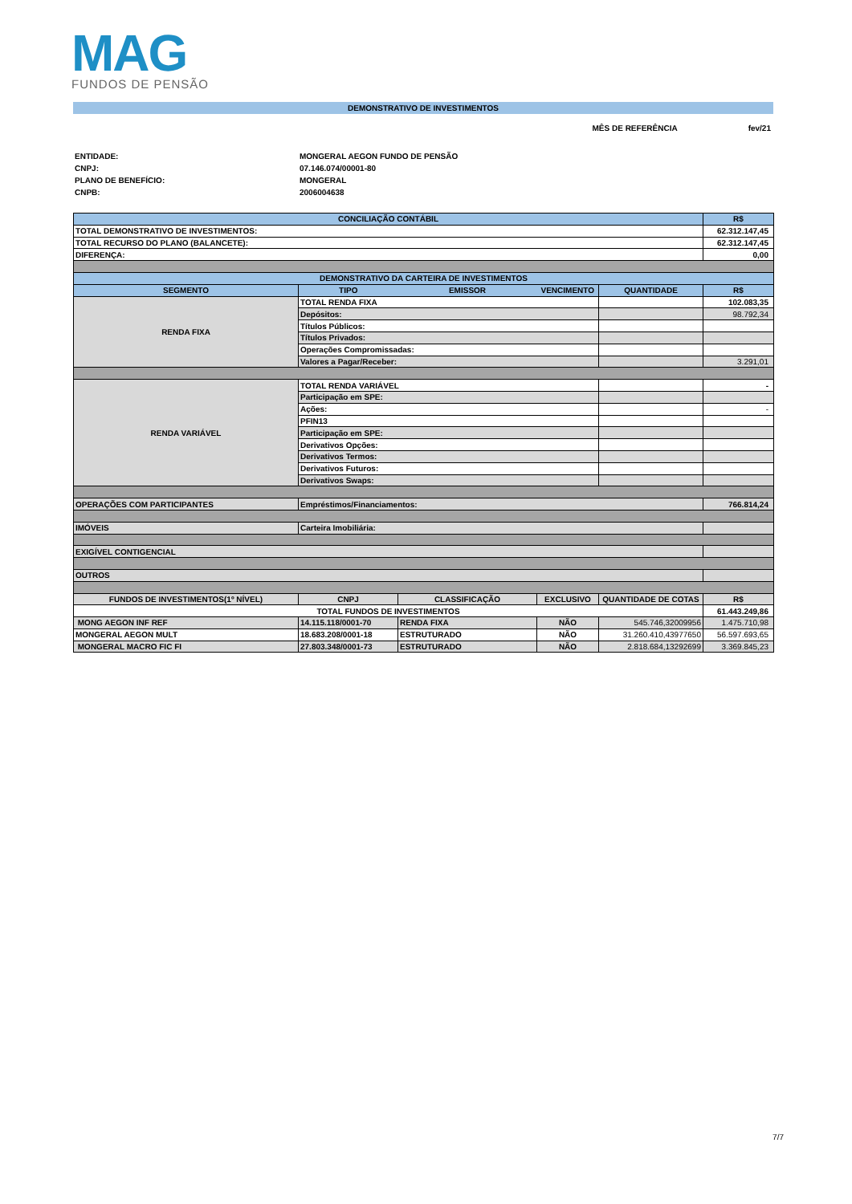MAG
FUNDOS DE PENSÃO
DEMONSTRATIVO DE INVESTIMENTOS
MÊS DE REFERÊNCIA fev/21
ENTIDADE: MONGERAL AEGON FUNDO DE PENSÃO CNPJ: 07.146.074/00001-80 PLANO DE BENEFÍCIO: MONGERAL CNPB: 2006004638
| CONCILIAÇÃO CONTÁBIL | | | | | R$ |
| --- | --- | --- | --- | --- | --- |
| TOTAL DEMONSTRATIVO DE INVESTIMENTOS: | | | | | 62.312.147,45 |
| TOTAL RECURSO DO PLANO (BALANCETE): | | | | | 62.312.147,45 |
| DIFERENÇA: | | | | | 0,00 |
| DEMONSTRATIVO DA CARTEIRA DE INVESTIMENTOS | | | | | |
| SEGMENTO | TIPO | EMISSOR | VENCIMENTO | QUANTIDADE | R$ |
| RENDA FIXA | TOTAL RENDA FIXA | | | | 102.083,35 |
| | Depósitos: | | | | 98.792,34 |
| | Títulos Públicos: | | | | |
| | Títulos Privados: | | | | |
| | Operações Compromissadas: | | | | |
| | Valores a Pagar/Receber: | | | | 3.291,01 |
| RENDA VARIÁVEL | TOTAL RENDA VARIÁVEL | | | | - |
| | Participação em SPE: | | | | |
| | Ações: | | | | - |
| | PFIN13 | | | | |
| | Participação em SPE: | | | | |
| | Derivativos Opções: | | | | |
| | Derivativos Termos: | | | | |
| | Derivativos Futuros: | | | | |
| | Derivativos Swaps: | | | | |
| OPERAÇÕES COM PARTICIPANTES | Empréstimos/Financiamentos: | | | | 766.814,24 |
| IMÓVEIS | Carteira Imobiliária: | | | | |
| EXIGÍVEL CONTIGENCIAL | | | | | |
| OUTROS | | | | | |
| FUNDOS DE INVESTIMENTOS(1º NÍVEL) | CNPJ | CLASSIFICAÇÃO | EXCLUSIVO | QUANTIDADE DE COTAS | R$ |
| TOTAL FUNDOS DE INVESTIMENTOS | | | | | 61.443.249,86 |
| MONG AEGON INF REF | 14.115.118/0001-70 | RENDA FIXA | NÃO | 545.746,32009956 | 1.475.710,98 |
| MONGERAL AEGON MULT | 18.683.208/0001-18 | ESTRUTURADO | NÃO | 31.260.410,43977650 | 56.597.693,65 |
| MONGERAL MACRO FIC FI | 27.803.348/0001-73 | ESTRUTURADO | NÃO | 2.818.684,13292699 | 3.369.845,23 |
7/7